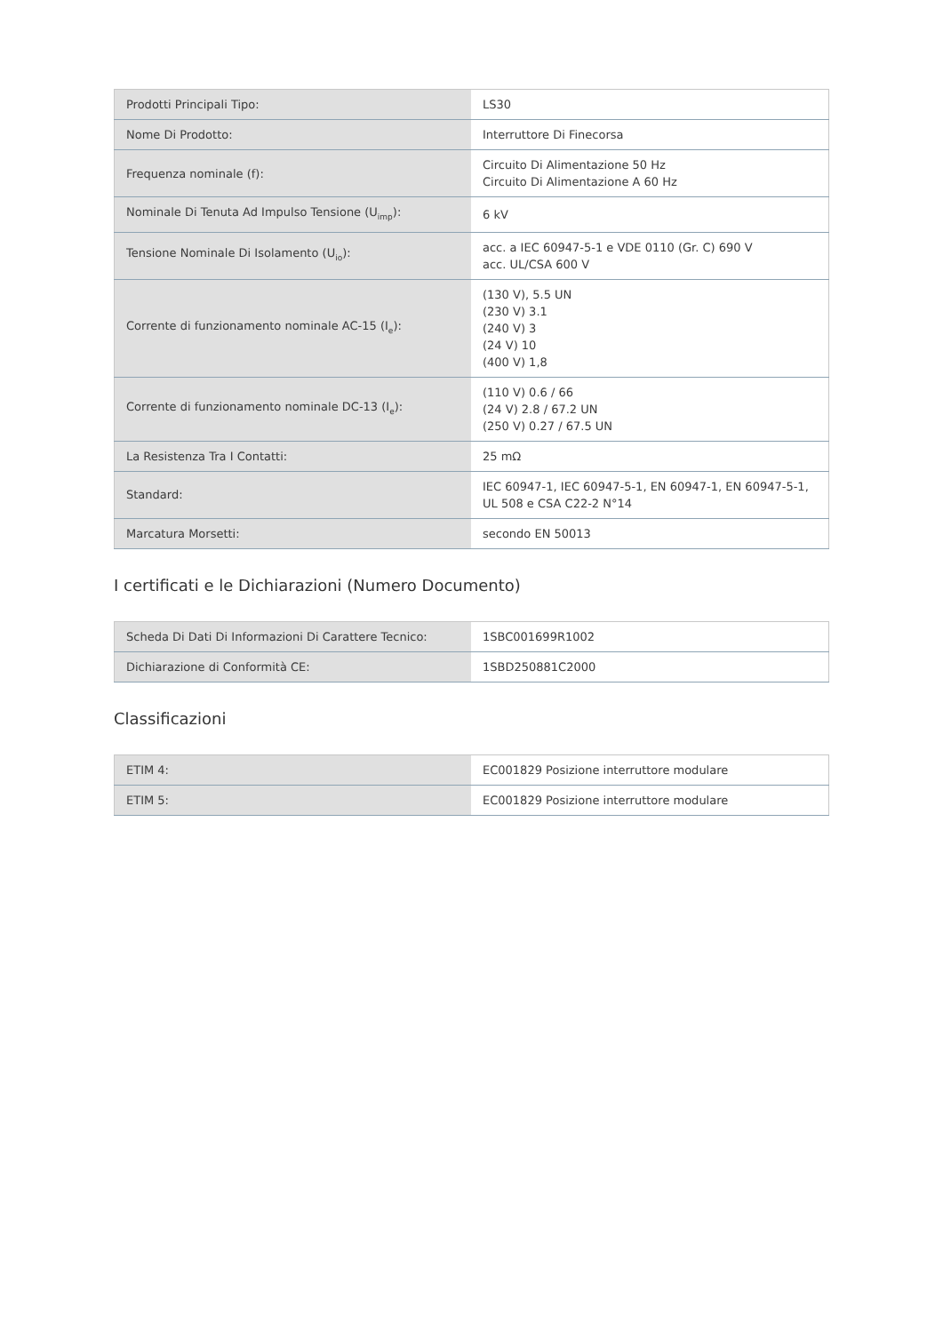| Prodotti Principali Tipo: | LS30 |
| Nome Di Prodotto: | Interruttore Di Finecorsa |
| Frequenza nominale (f): | Circuito Di Alimentazione 50 Hz Circuito Di Alimentazione A 60 Hz |
| Nominale Di Tenuta Ad Impulso Tensione (U<sub>imp</sub>): | 6 kV |
| Tensione Nominale Di Isolamento (U<sub>io</sub>): | acc. a IEC 60947-5-1 e VDE 0110 (Gr. C) 690 V acc. UL/CSA 600 V |
| Corrente di funzionamento nominale AC-15 (I<sub>e</sub>): | (130 V), 5.5 UN (230 V) 3.1 (240 V) 3 (24 V) 10 (400 V) 1,8 |
| Corrente di funzionamento nominale DC-13 (I<sub>e</sub>): | (110 V) 0.6 / 66 (24 V) 2.8 / 67.2 UN (250 V) 0.27 / 67.5 UN |
| La Resistenza Tra I Contatti: | 25 mΩ |
| Standard: | IEC 60947-1, IEC 60947-5-1, EN 60947-1, EN 60947-5-1, UL 508 e CSA C22-2 N°14 |
| Marcatura Morsetti: | secondo EN 50013 |
I certificati e le Dichiarazioni (Numero Documento)
| Scheda Di Dati Di Informazioni Di Carattere Tecnico: | 1SBC001699R1002 |
| Dichiarazione di Conformità CE: | 1SBD250881C2000 |
Classificazioni
| ETIM 4: | EC001829 Posizione interruttore modulare |
| ETIM 5: | EC001829 Posizione interruttore modulare |